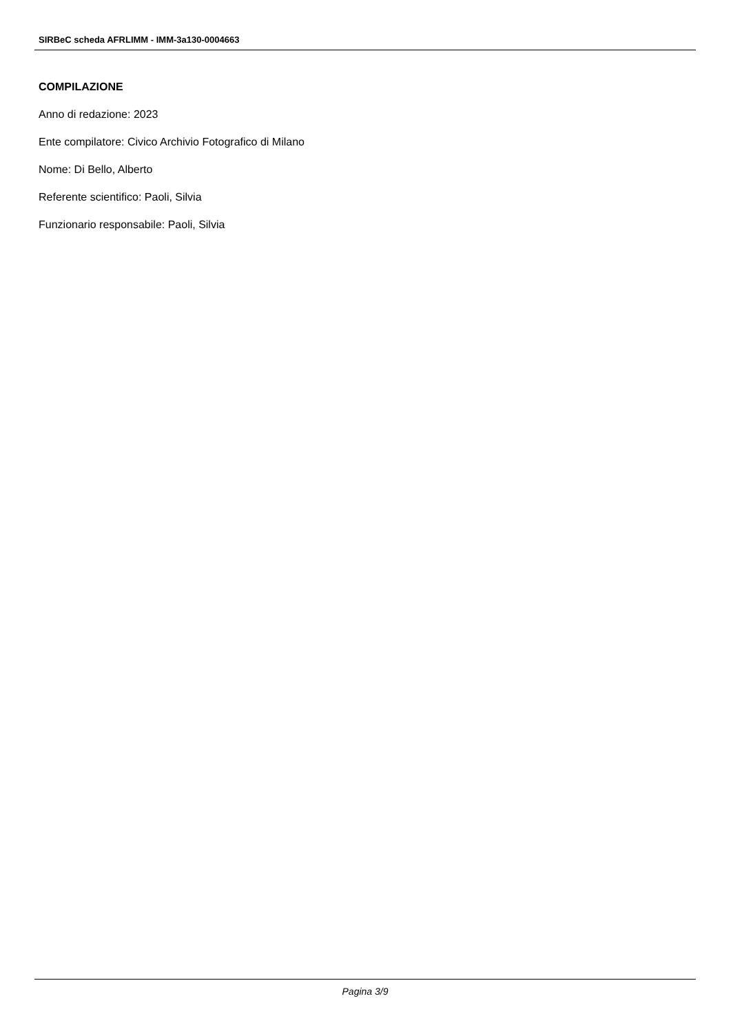SIRBeC scheda AFRLIMM - IMM-3a130-0004663
COMPILAZIONE
Anno di redazione: 2023
Ente compilatore: Civico Archivio Fotografico di Milano
Nome: Di Bello, Alberto
Referente scientifico: Paoli, Silvia
Funzionario responsabile: Paoli, Silvia
Pagina 3/9